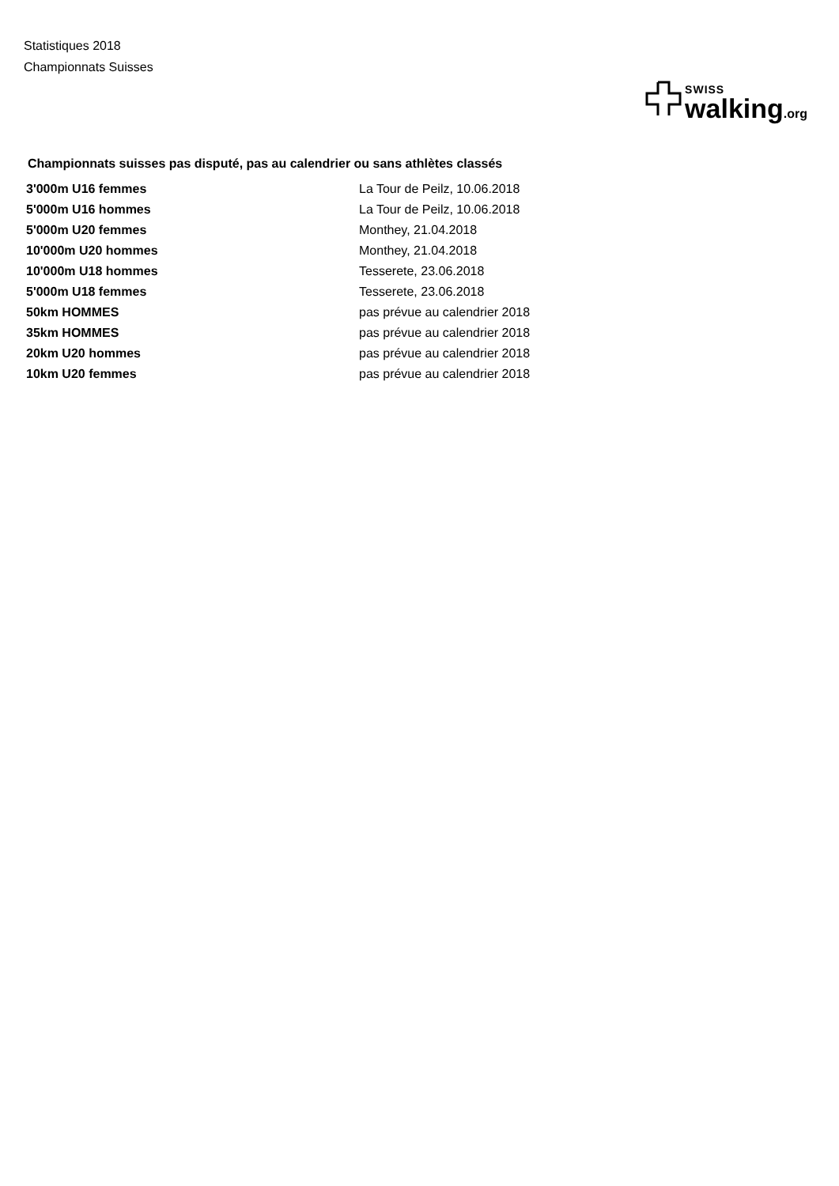Statistiques 2018
Championnats Suisses
SWISS
walking.org
Championnats suisses pas disputé, pas au calendrier ou sans athlètes classés
| 3'000m U16 femmes | La Tour de Peilz, 10.06.2018 |
| 5'000m U16 hommes | La Tour de Peilz, 10.06.2018 |
| 5'000m U20 femmes | Monthey, 21.04.2018 |
| 10'000m U20 hommes | Monthey, 21.04.2018 |
| 10'000m U18 hommes | Tesserete, 23.06.2018 |
| 5'000m U18 femmes | Tesserete, 23.06.2018 |
| 50km HOMMES | pas prévue au calendrier 2018 |
| 35km HOMMES | pas prévue au calendrier 2018 |
| 20km U20 hommes | pas prévue au calendrier 2018 |
| 10km U20 femmes | pas prévue au calendrier 2018 |